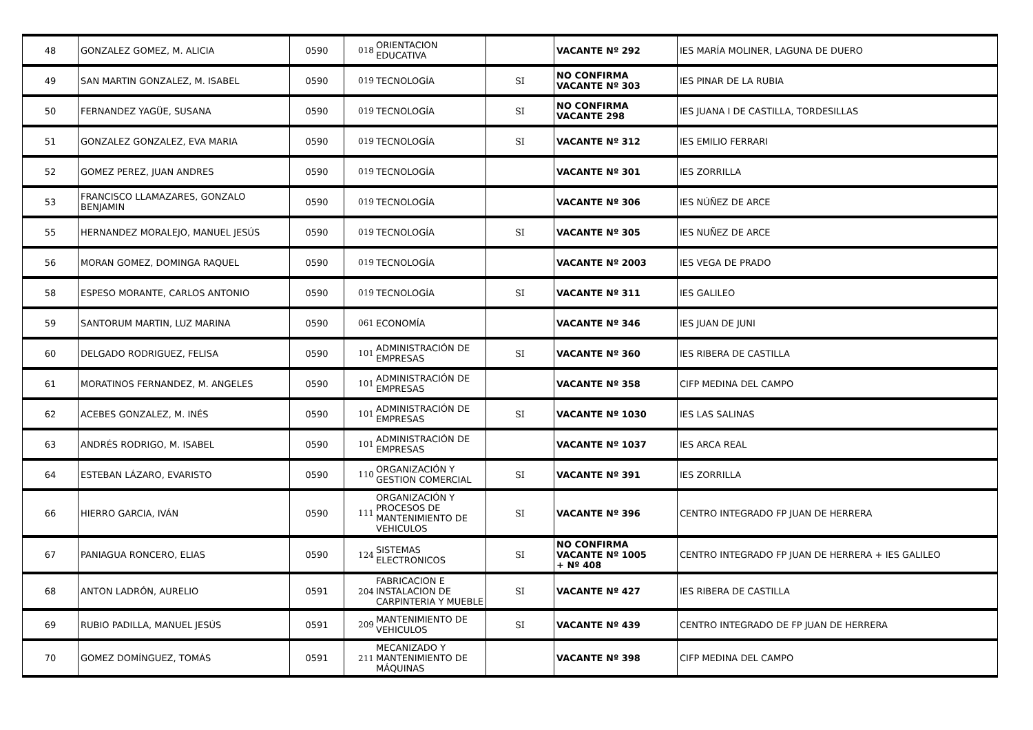| 48 | GONZALEZ GOMEZ, M. ALICIA | 0590 | 018 | ORIENTACION EDUCATIVA | | VACANTE Nº 292 | IES MARÍA MOLINER, LAGUNA DE DUERO |
| 49 | SAN MARTIN GONZALEZ, M. ISABEL | 0590 | 019 | TECNOLOGÍA | SI | NO CONFIRMA VACANTE Nº 303 | IES PINAR DE LA RUBIA |
| 50 | FERNANDEZ YAGÜE, SUSANA | 0590 | 019 | TECNOLOGÍA | SI | NO CONFIRMA VACANTE 298 | IES JUANA I DE CASTILLA, TORDESILLAS |
| 51 | GONZALEZ GONZALEZ, EVA MARIA | 0590 | 019 | TECNOLOGÍA | SI | VACANTE Nº 312 | IES EMILIO FERRARI |
| 52 | GOMEZ PEREZ, JUAN ANDRES | 0590 | 019 | TECNOLOGÍA | | VACANTE Nº 301 | IES ZORRILLA |
| 53 | FRANCISCO LLAMAZARES, GONZALO BENJAMIN | 0590 | 019 | TECNOLOGÍA | | VACANTE Nº 306 | IES NÚÑEZ DE ARCE |
| 55 | HERNANDEZ MORALEJO, MANUEL JESÚS | 0590 | 019 | TECNOLOGÍA | SI | VACANTE Nº 305 | IES NUÑEZ DE ARCE |
| 56 | MORAN GOMEZ, DOMINGA RAQUEL | 0590 | 019 | TECNOLOGÍA | | VACANTE Nº 2003 | IES VEGA DE PRADO |
| 58 | ESPESO MORANTE, CARLOS ANTONIO | 0590 | 019 | TECNOLOGÍA | SI | VACANTE Nº 311 | IES GALILEO |
| 59 | SANTORUM MARTIN, LUZ MARINA | 0590 | 061 | ECONOMÍA | | VACANTE Nº 346 | IES JUAN DE JUNI |
| 60 | DELGADO RODRIGUEZ, FELISA | 0590 | 101 | ADMINISTRACIÓN DE EMPRESAS | SI | VACANTE Nº 360 | IES RIBERA DE CASTILLA |
| 61 | MORATINOS FERNANDEZ, M. ANGELES | 0590 | 101 | ADMINISTRACIÓN DE EMPRESAS | | VACANTE Nº 358 | CIFP MEDINA DEL CAMPO |
| 62 | ACEBES GONZALEZ, M. INÉS | 0590 | 101 | ADMINISTRACIÓN DE EMPRESAS | SI | VACANTE Nº 1030 | IES LAS SALINAS |
| 63 | ANDRÉS RODRIGO, M. ISABEL | 0590 | 101 | ADMINISTRACIÓN DE EMPRESAS | | VACANTE Nº 1037 | IES ARCA REAL |
| 64 | ESTEBAN LÁZARO, EVARISTO | 0590 | 110 | ORGANIZACIÓN Y GESTION COMERCIAL | SI | VACANTE Nº 391 | IES ZORRILLA |
| 66 | HIERRO GARCIA, IVÁN | 0590 | 111 | ORGANIZACIÓN Y PROCESOS DE MANTENIMIENTO DE VEHICULOS | SI | VACANTE Nº 396 | CENTRO INTEGRADO FP JUAN DE HERRERA |
| 67 | PANIAGUA RONCERO, ELIAS | 0590 | 124 | SISTEMAS ELECTRONICOS | SI | NO CONFIRMA VACANTE Nº 1005 + Nº 408 | CENTRO INTEGRADO FP JUAN DE HERRERA + IES GALILEO |
| 68 | ANTON LADRÓN, AURELIO | 0591 | 204 | FABRICACION E INSTALACION DE CARPINTERIA Y MUEBLE | SI | VACANTE Nº 427 | IES RIBERA DE CASTILLA |
| 69 | RUBIO PADILLA, MANUEL JESÚS | 0591 | 209 | MANTENIMIENTO DE VEHICULOS | SI | VACANTE Nº 439 | CENTRO INTEGRADO DE FP JUAN DE HERRERA |
| 70 | GOMEZ DOMÍNGUEZ, TOMÁS | 0591 | 211 | MECANIZADO Y MANTENIMIENTO DE MÁQUINAS | | VACANTE Nº 398 | CIFP MEDINA DEL CAMPO |